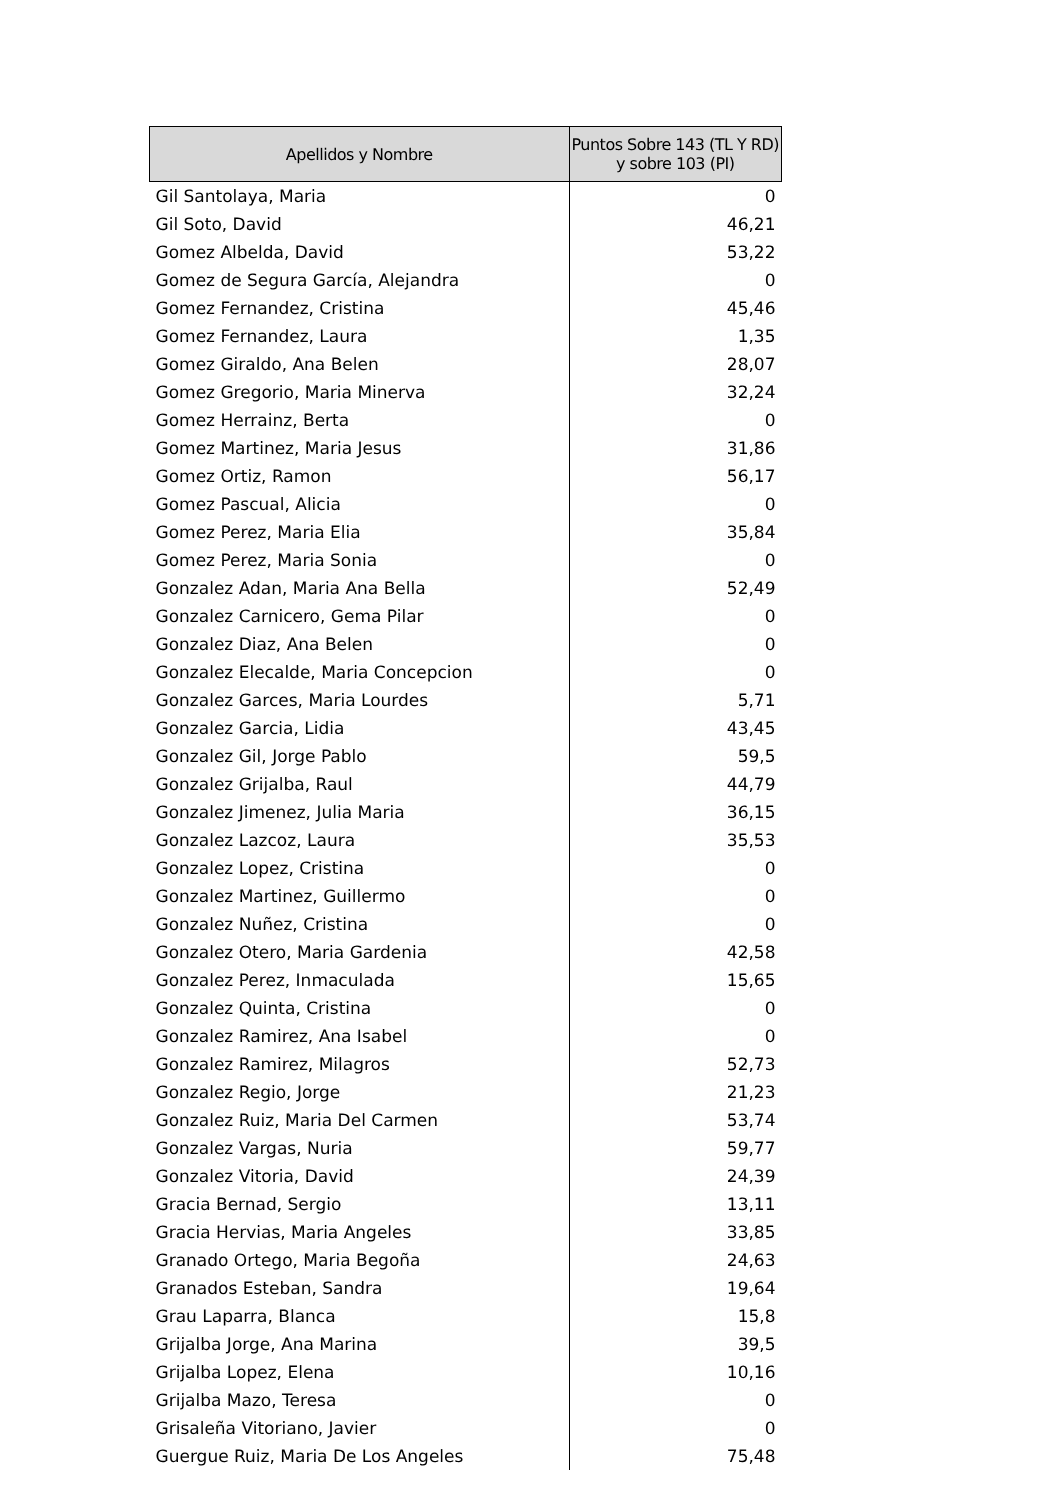| Apellidos y Nombre | Puntos Sobre 143 (TL Y RD) y sobre 103 (PI) |
| --- | --- |
| Gil Santolaya, Maria | 0 |
| Gil Soto, David | 46,21 |
| Gomez Albelda, David | 53,22 |
| Gomez de Segura García, Alejandra | 0 |
| Gomez Fernandez, Cristina | 45,46 |
| Gomez Fernandez, Laura | 1,35 |
| Gomez Giraldo, Ana Belen | 28,07 |
| Gomez Gregorio, Maria Minerva | 32,24 |
| Gomez Herrainz, Berta | 0 |
| Gomez Martinez, Maria Jesus | 31,86 |
| Gomez Ortiz, Ramon | 56,17 |
| Gomez Pascual, Alicia | 0 |
| Gomez Perez, Maria Elia | 35,84 |
| Gomez Perez, Maria Sonia | 0 |
| Gonzalez Adan, Maria Ana Bella | 52,49 |
| Gonzalez Carnicero, Gema Pilar | 0 |
| Gonzalez Diaz, Ana Belen | 0 |
| Gonzalez Elecalde, Maria Concepcion | 0 |
| Gonzalez Garces, Maria Lourdes | 5,71 |
| Gonzalez Garcia, Lidia | 43,45 |
| Gonzalez Gil, Jorge Pablo | 59,5 |
| Gonzalez Grijalba, Raul | 44,79 |
| Gonzalez Jimenez, Julia Maria | 36,15 |
| Gonzalez Lazcoz, Laura | 35,53 |
| Gonzalez Lopez, Cristina | 0 |
| Gonzalez Martinez, Guillermo | 0 |
| Gonzalez Nuñez, Cristina | 0 |
| Gonzalez Otero, Maria Gardenia | 42,58 |
| Gonzalez Perez, Inmaculada | 15,65 |
| Gonzalez Quinta, Cristina | 0 |
| Gonzalez Ramirez, Ana Isabel | 0 |
| Gonzalez Ramirez, Milagros | 52,73 |
| Gonzalez Regio, Jorge | 21,23 |
| Gonzalez Ruiz, Maria Del Carmen | 53,74 |
| Gonzalez Vargas, Nuria | 59,77 |
| Gonzalez Vitoria, David | 24,39 |
| Gracia Bernad, Sergio | 13,11 |
| Gracia Hervias, Maria Angeles | 33,85 |
| Granado Ortego, Maria Begoña | 24,63 |
| Granados Esteban, Sandra | 19,64 |
| Grau Laparra, Blanca | 15,8 |
| Grijalba Jorge, Ana Marina | 39,5 |
| Grijalba Lopez, Elena | 10,16 |
| Grijalba Mazo, Teresa | 0 |
| Grisaleña Vitoriano, Javier | 0 |
| Guergue Ruiz, Maria De Los Angeles | 75,48 |